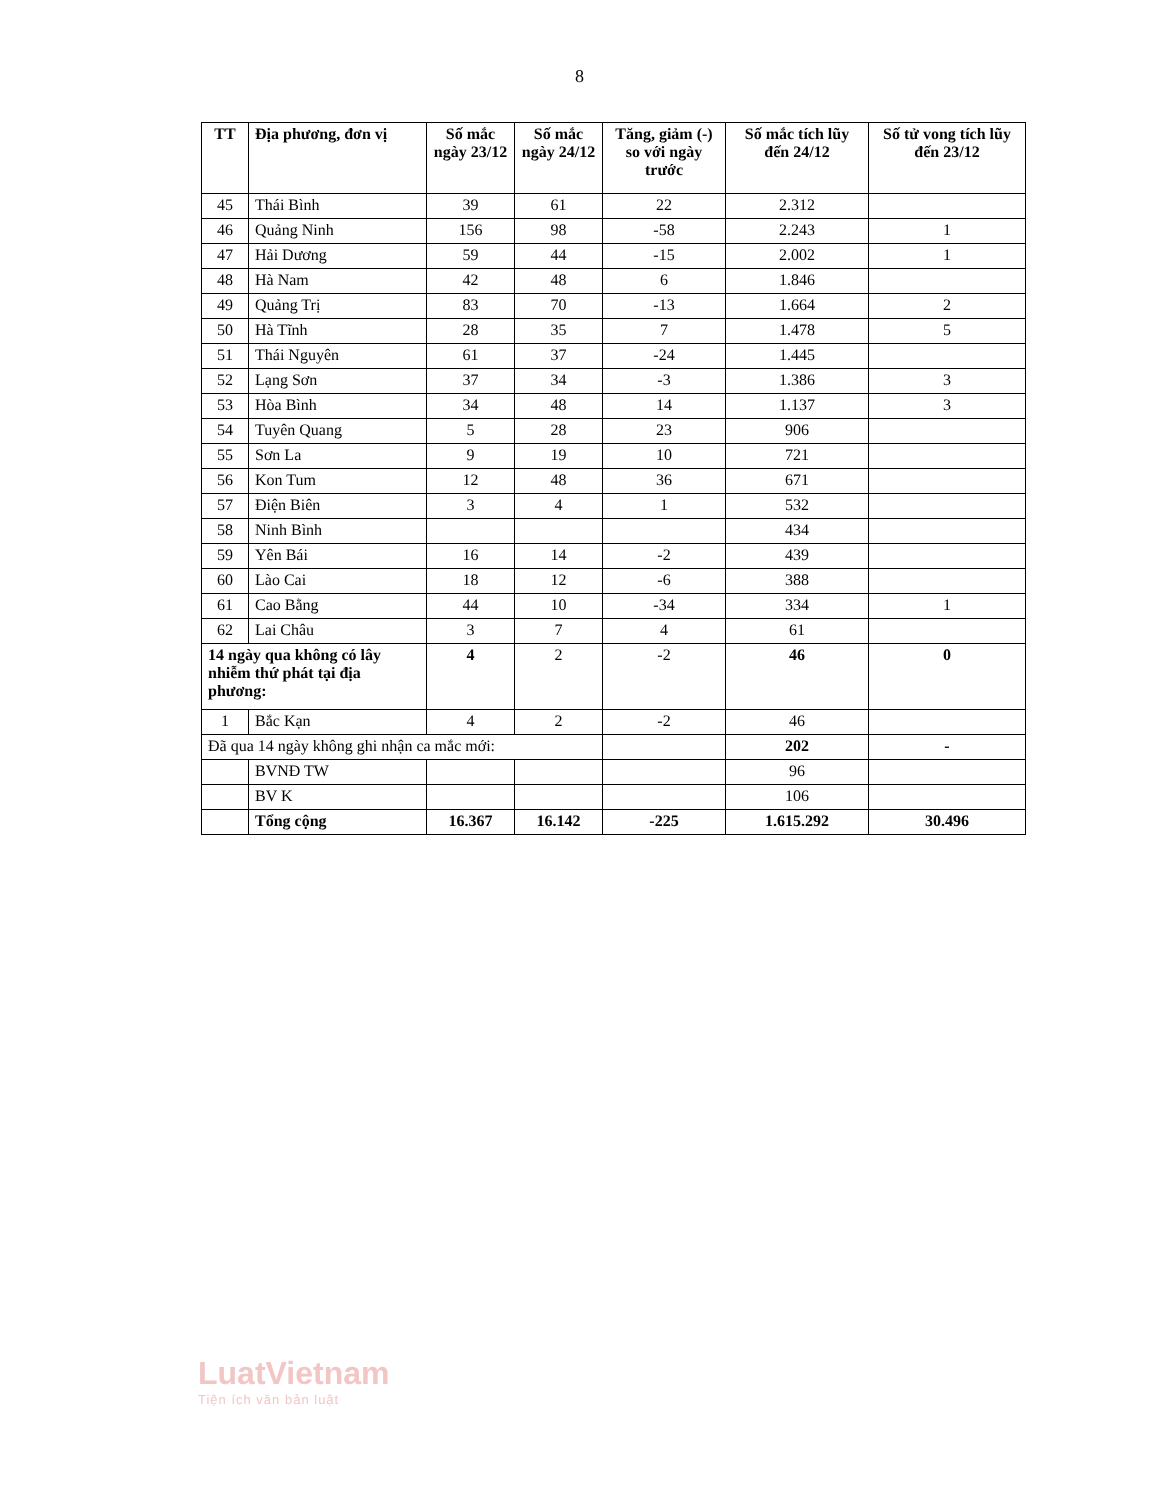8
| TT | Địa phương, đơn vị | Số mắc ngày 23/12 | Số mắc ngày 24/12 | Tăng, giảm (-) so với ngày trước | Số mắc tích lũy đến 24/12 | Số tử vong tích lũy đến 23/12 |
| --- | --- | --- | --- | --- | --- | --- |
| 45 | Thái Bình | 39 | 61 | 22 | 2.312 | |
| 46 | Quảng Ninh | 156 | 98 | -58 | 2.243 | 1 |
| 47 | Hải Dương | 59 | 44 | -15 | 2.002 | 1 |
| 48 | Hà Nam | 42 | 48 | 6 | 1.846 | |
| 49 | Quảng Trị | 83 | 70 | -13 | 1.664 | 2 |
| 50 | Hà Tĩnh | 28 | 35 | 7 | 1.478 | 5 |
| 51 | Thái Nguyên | 61 | 37 | -24 | 1.445 | |
| 52 | Lạng Sơn | 37 | 34 | -3 | 1.386 | 3 |
| 53 | Hòa Bình | 34 | 48 | 14 | 1.137 | 3 |
| 54 | Tuyên Quang | 5 | 28 | 23 | 906 | |
| 55 | Sơn La | 9 | 19 | 10 | 721 | |
| 56 | Kon Tum | 12 | 48 | 36 | 671 | |
| 57 | Điện Biên | 3 | 4 | 1 | 532 | |
| 58 | Ninh Bình | | | | 434 | |
| 59 | Yên Bái | 16 | 14 | -2 | 439 | |
| 60 | Lào Cai | 18 | 12 | -6 | 388 | |
| 61 | Cao Bằng | 44 | 10 | -34 | 334 | 1 |
| 62 | Lai Châu | 3 | 7 | 4 | 61 | |
| 14 ngày qua không có lây nhiễm thứ phát tại địa phương: | | 4 | 2 | -2 | 46 | 0 |
| 1 | Bắc Kạn | 4 | 2 | -2 | 46 | |
| Đã qua 14 ngày không ghi nhận ca mắc mới: | | | | | 202 | - |
| | BVNĐ TW | | | | 96 | |
| | BV K | | | | 106 | |
| | Tổng cộng | 16.367 | 16.142 | -225 | 1.615.292 | 30.496 |
LuatVietnam
Tiện ích văn bản luật